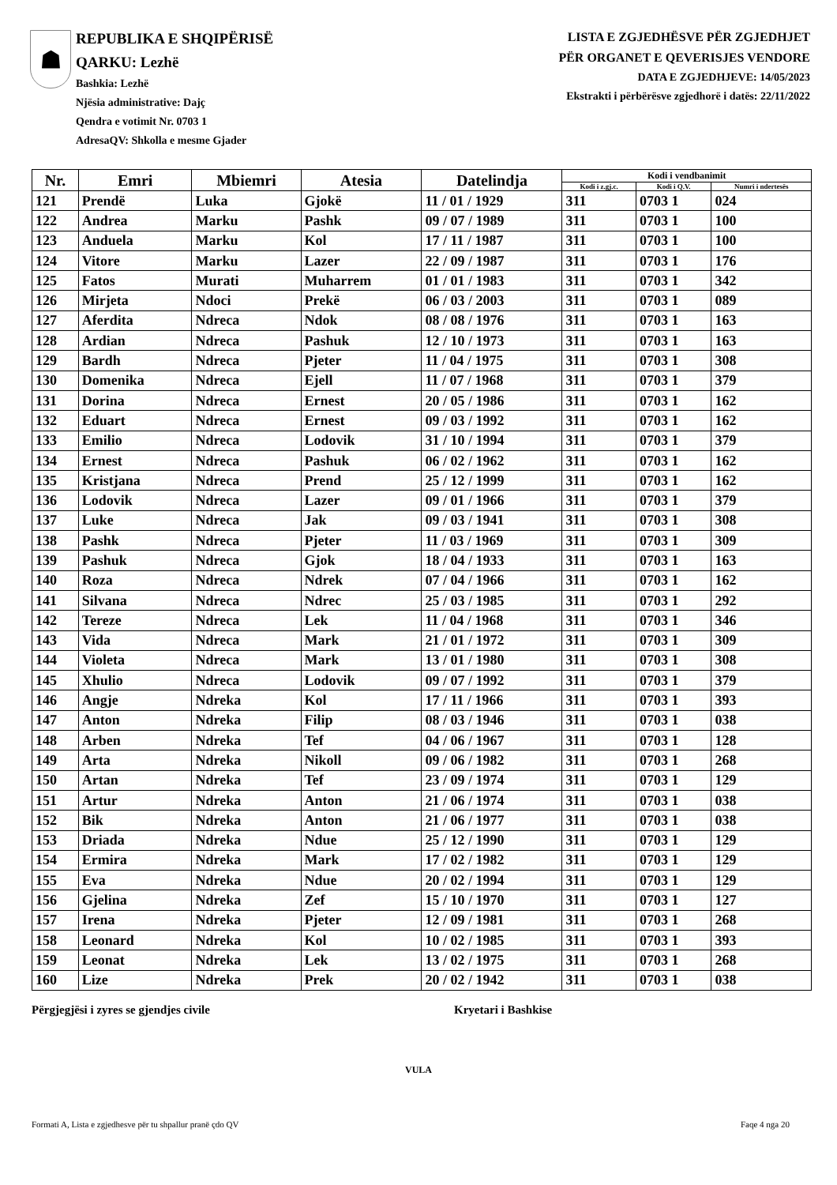☗
REPUBLIKA E SHQIPËRISË
QARKU: Lezhë
Bashkia: Lezhë
Njësia administrative: Dajç
Qendra e votimit Nr. 0703 1
AdresaQV: Shkolla e mesme Gjader
LISTA E ZGJEDHËSVE PËR ZGJEDHJET
PËR ORGANET E QEVERISJES VENDORE
DATA E ZGJEDHJEVE: 14/05/2023
Ekstrakti i përbërësve zgjedhorë i datës: 22/11/2022
| Nr. | Emri | Mbiemri | Atesia | Datelindja | Kodi i vendbanimit | | |
| --- | --- | --- | --- | --- | --- | --- | --- |
| | | | | | Kodi i z.gj.c. | Kodi i Q.V. | Numri i ndertesës |
| 121 | Prendë | Luka | Gjokë | 11 / 01 / 1929 | 311 | 0703 1 | 024 |
| 122 | Andrea | Marku | Pashk | 09 / 07 / 1989 | 311 | 0703 1 | 100 |
| 123 | Anduela | Marku | Kol | 17 / 11 / 1987 | 311 | 0703 1 | 100 |
| 124 | Vitore | Marku | Lazer | 22 / 09 / 1987 | 311 | 0703 1 | 176 |
| 125 | Fatos | Murati | Muharrem | 01 / 01 / 1983 | 311 | 0703 1 | 342 |
| 126 | Mirjeta | Ndoci | Prekë | 06 / 03 / 2003 | 311 | 0703 1 | 089 |
| 127 | Aferdita | Ndreca | Ndok | 08 / 08 / 1976 | 311 | 0703 1 | 163 |
| 128 | Ardian | Ndreca | Pashuk | 12 / 10 / 1973 | 311 | 0703 1 | 163 |
| 129 | Bardh | Ndreca | Pjeter | 11 / 04 / 1975 | 311 | 0703 1 | 308 |
| 130 | Domenika | Ndreca | Ejell | 11 / 07 / 1968 | 311 | 0703 1 | 379 |
| 131 | Dorina | Ndreca | Ernest | 20 / 05 / 1986 | 311 | 0703 1 | 162 |
| 132 | Eduart | Ndreca | Ernest | 09 / 03 / 1992 | 311 | 0703 1 | 162 |
| 133 | Emilio | Ndreca | Lodovik | 31 / 10 / 1994 | 311 | 0703 1 | 379 |
| 134 | Ernest | Ndreca | Pashuk | 06 / 02 / 1962 | 311 | 0703 1 | 162 |
| 135 | Kristjana | Ndreca | Prend | 25 / 12 / 1999 | 311 | 0703 1 | 162 |
| 136 | Lodovik | Ndreca | Lazer | 09 / 01 / 1966 | 311 | 0703 1 | 379 |
| 137 | Luke | Ndreca | Jak | 09 / 03 / 1941 | 311 | 0703 1 | 308 |
| 138 | Pashk | Ndreca | Pjeter | 11 / 03 / 1969 | 311 | 0703 1 | 309 |
| 139 | Pashuk | Ndreca | Gjok | 18 / 04 / 1933 | 311 | 0703 1 | 163 |
| 140 | Roza | Ndreca | Ndrek | 07 / 04 / 1966 | 311 | 0703 1 | 162 |
| 141 | Silvana | Ndreca | Ndrec | 25 / 03 / 1985 | 311 | 0703 1 | 292 |
| 142 | Tereze | Ndreca | Lek | 11 / 04 / 1968 | 311 | 0703 1 | 346 |
| 143 | Vida | Ndreca | Mark | 21 / 01 / 1972 | 311 | 0703 1 | 309 |
| 144 | Violeta | Ndreca | Mark | 13 / 01 / 1980 | 311 | 0703 1 | 308 |
| 145 | Xhulio | Ndreca | Lodovik | 09 / 07 / 1992 | 311 | 0703 1 | 379 |
| 146 | Angje | Ndreka | Kol | 17 / 11 / 1966 | 311 | 0703 1 | 393 |
| 147 | Anton | Ndreka | Filip | 08 / 03 / 1946 | 311 | 0703 1 | 038 |
| 148 | Arben | Ndreka | Tef | 04 / 06 / 1967 | 311 | 0703 1 | 128 |
| 149 | Arta | Ndreka | Nikoll | 09 / 06 / 1982 | 311 | 0703 1 | 268 |
| 150 | Artan | Ndreka | Tef | 23 / 09 / 1974 | 311 | 0703 1 | 129 |
| 151 | Artur | Ndreka | Anton | 21 / 06 / 1974 | 311 | 0703 1 | 038 |
| 152 | Bik | Ndreka | Anton | 21 / 06 / 1977 | 311 | 0703 1 | 038 |
| 153 | Driada | Ndreka | Ndue | 25 / 12 / 1990 | 311 | 0703 1 | 129 |
| 154 | Ermira | Ndreka | Mark | 17 / 02 / 1982 | 311 | 0703 1 | 129 |
| 155 | Eva | Ndreka | Ndue | 20 / 02 / 1994 | 311 | 0703 1 | 129 |
| 156 | Gjelina | Ndreka | Zef | 15 / 10 / 1970 | 311 | 0703 1 | 127 |
| 157 | Irena | Ndreka | Pjeter | 12 / 09 / 1981 | 311 | 0703 1 | 268 |
| 158 | Leonard | Ndreka | Kol | 10 / 02 / 1985 | 311 | 0703 1 | 393 |
| 159 | Leonat | Ndreka | Lek | 13 / 02 / 1975 | 311 | 0703 1 | 268 |
| 160 | Lize | Ndreka | Prek | 20 / 02 / 1942 | 311 | 0703 1 | 038 |
Përgjegjësi i zyres se gjendjes civile Kryetari i Bashkise
VULA
Formati A, Lista e zgjedhesve për tu shpallur pranë çdo QV Faqe 4 nga 20